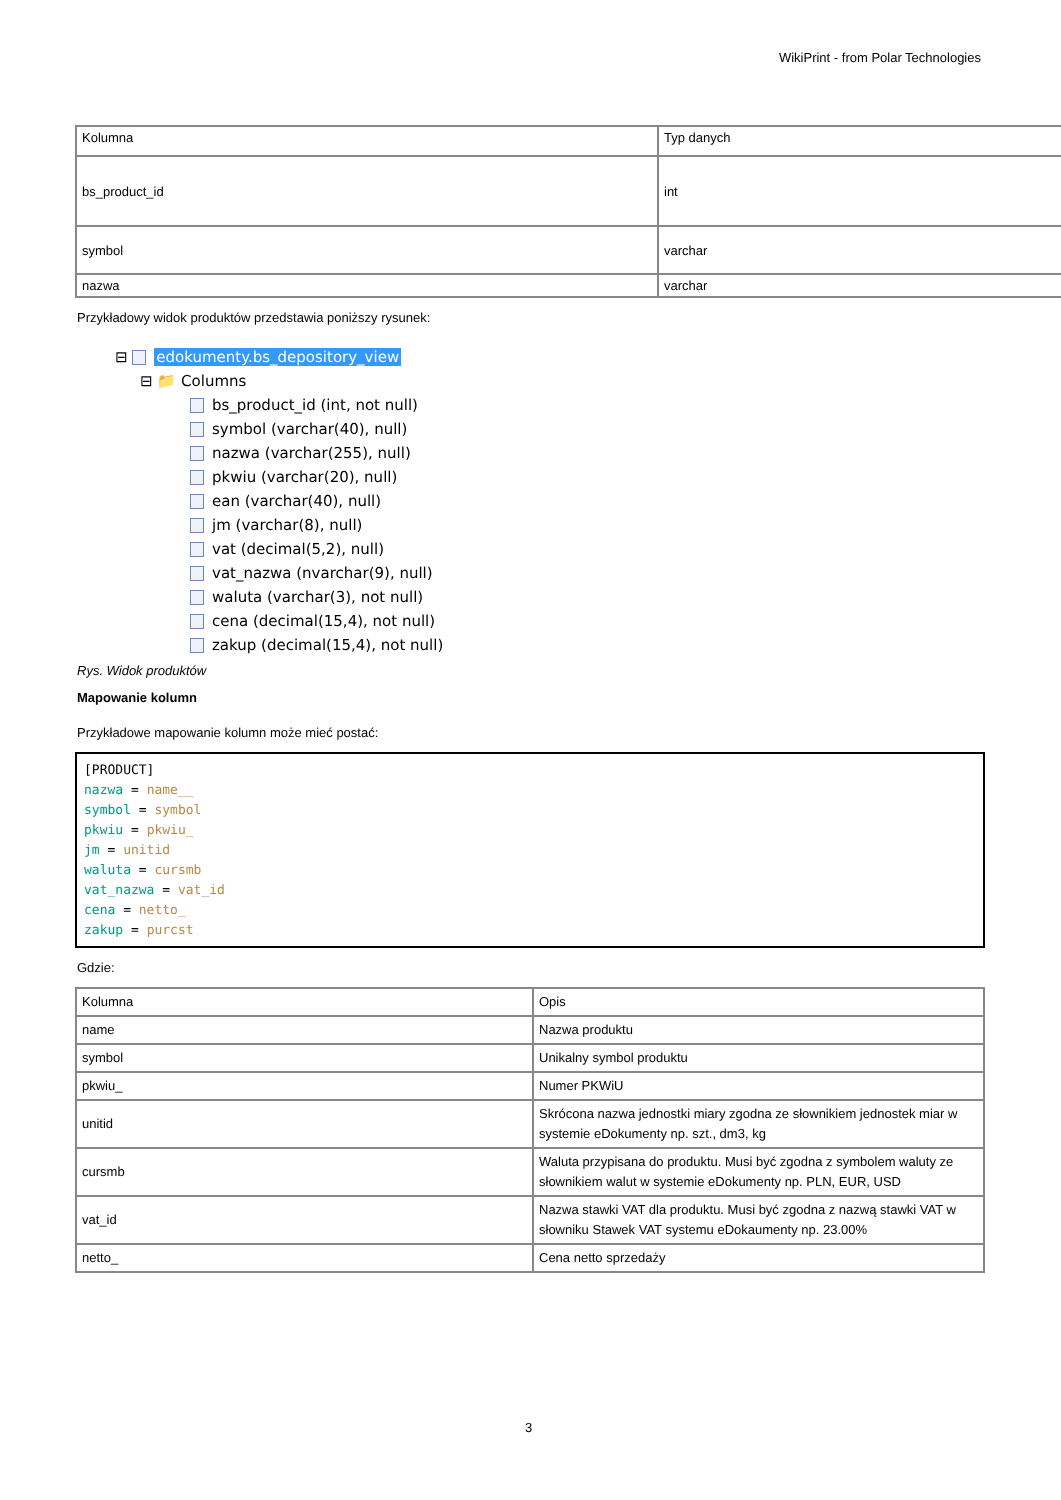WikiPrint - from Polar Technologies
| Kolumna | Typ danych |
| bs_product_id | int |
| symbol | varchar |
| nazwa | varchar |
Przykładowy widok produktów przedstawia poniższy rysunek:
⊟ edokumenty.bs_depository_view
⊟ 📁 Columns
bs_product_id (int, not null)
symbol (varchar(40), null)
nazwa (varchar(255), null)
pkwiu (varchar(20), null)
ean (varchar(40), null)
jm (varchar(8), null)
vat (decimal(5,2), null)
vat_nazwa (nvarchar(9), null)
waluta (varchar(3), not null)
cena (decimal(15,4), not null)
zakup (decimal(15,4), not null)
Rys. Widok produktów
Mapowanie kolumn
Przykładowe mapowanie kolumn może mieć postać:
[PRODUCT]
nazwa = name__
symbol = symbol
pkwiu = pkwiu_
jm = unitid
waluta = cursmb
vat_nazwa = vat_id
cena = netto_
zakup = purcst
Gdzie:
| Kolumna | Opis |
| name | Nazwa produktu |
| symbol | Unikalny symbol produktu |
| pkwiu_ | Numer PKWiU |
| unitid | Skrócona nazwa jednostki miary zgodna ze słownikiem jednostek miar w systemie eDokumenty np. szt., dm3, kg |
| cursmb | Waluta przypisana do produktu. Musi być zgodna z symbolem waluty ze słownikiem walut w systemie eDokumenty np. PLN, EUR, USD |
| vat_id | Nazwa stawki VAT dla produktu. Musi być zgodna z nazwą stawki VAT w słowniku Stawek VAT systemu eDokaumenty np. 23.00% |
| netto_ | Cena netto sprzedaży |
3